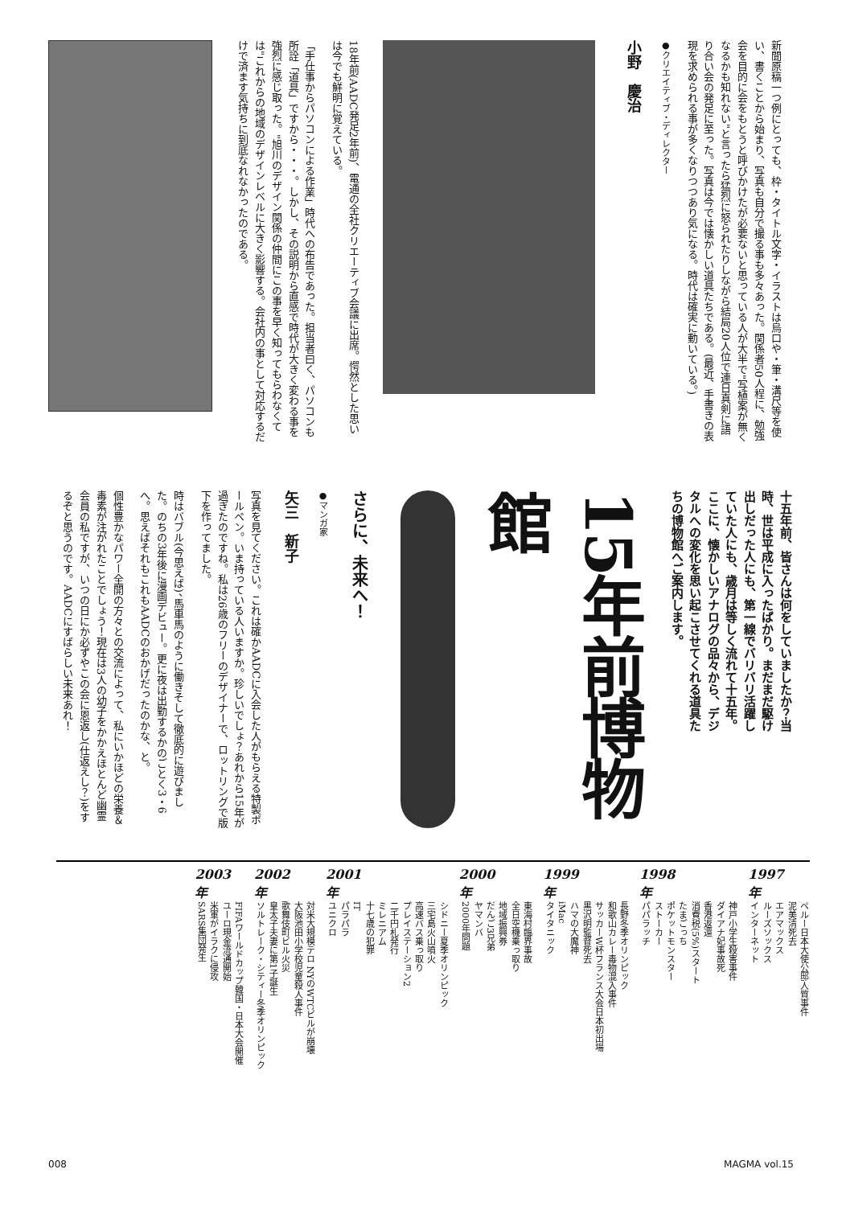新聞原稿一つ例にとっても、枠・タイトル文字・イラストは烏口や・筆・溝尺等を使い、書くことから始まり、写真も自分で撮る事も多々あった。関係者50人程に、勉強会を目的に会をもとうと呼びかけたが必要ないと思っている人が大半で"写植案が無くなるかも知れない"と言ったら猛烈に怒られたりしながら結局20人位で連日真剣に語り合い会の発足に至った。写真は今では懐かしい道具たちである。(最近、手書きの表現を求められる事が多くなりつつあり気になる。時代は確実に動いている。)
●クリエイティブ・ディレクター
小野　慶治
18年前(AADC発足2年前)、電通の全社クリエーティブ会議に出席。愕然とした思いは今でも鮮明に覚えている。
「手仕事からパソコンによる作業」時代への布告であった。担当者曰く、パソコンも所詮「道具」ですから・・・。しかし、その説明から直感で時代が大きく変わる事を強烈に感じ取った。"旭川のデザイン関係の仲間にこの事を早く知ってもらわなくては"これからの地域のデザインレベルに大きく影響する。会社内の事として対応するだけで済ます気持ちに到底なれなかったのである。
十五年前、皆さんは何をしていましたか？当時、世は平成に入ったばかり。まだまだ駆け出しだった人にも、第一線でバリバリ活躍していた人にも、歳月は等しく流れて十五年。ここに、懐かしいアナログの品々から、デジタルへの変化を思い起こさせてくれる道具たちの博物館へご案内します。
15年前博物館
さらに、未来へ！
●マンガ家
矢三　新子
写真を見てください。これは確かAADCに入会した人がもらえる特製ボールペン。いま持っている人いますか。珍しいでしょ？あれから15年が過ぎたのですね。私は26歳のフリーのデザイナーで、ロットリングで版下を作ってました。
時はバブル(今思えば)、馬車馬のように働きそして徹底的に遊びました。のちの3年後に漫画デビュー。更に夜は出勤するかのごとく3・6へ。思えばそれもこれもAADCのおかげだったのかな、と。
個性豊かなパワー全開の方々との交流によって、私にいかほどの栄養＆毒素が注がれたことでしょう！現在は3人の幼子をかかえほとんど幽霊会員の私ですが、いつの日にか必ずやこの会に恩返し(仕返えし？)をするぞと思うのです。AADCにすばらしい未来あれ！
1997
年
ペルー日本大使公邸人質事件
泥美清死去
エアマックス
ルーズソックス
インターネット
1998
年
神戸小学生殺害事件
ダイアナ妃事故死
香港返還
消費税(5%)スタート
たまごっち
ポケットモンスター
ストーカー
パパラッチ
1999
年
長野冬季オリンピック
和歌山カレー毒物混入事件
サッカーW杯フランス大会日本初出場
黒沢明監督死去
ハマの大魔神
iMac
タイタニック
2000
年
東海村臨界事故
全日空機乗っ取り
地域振興券
だんご3兄弟
ヤマンバ
2000年問題
2001
年
シドニー夏季オリンピック
三宅島火山噴火
高速バス乗っ取り
プレイステーション2
二千円札発行
ミレニアム
十七歳の犯罪
IT
パラパラ
ユニクロ
2002
年
対米大規模テロ NYのWTCビルが崩壊
大阪池田小学校児童殺人事件
歌舞伎町ビル火災
皇太子夫妻に第1子誕生
ソルトレーク・シティー冬季オリンピック
2003
年
FIFAワールドカップ韓国・日本大会開催
ユーロ現金流通開始
米軍がイラクに侵攻
SARS集団発生
008 MAGMA vol.15